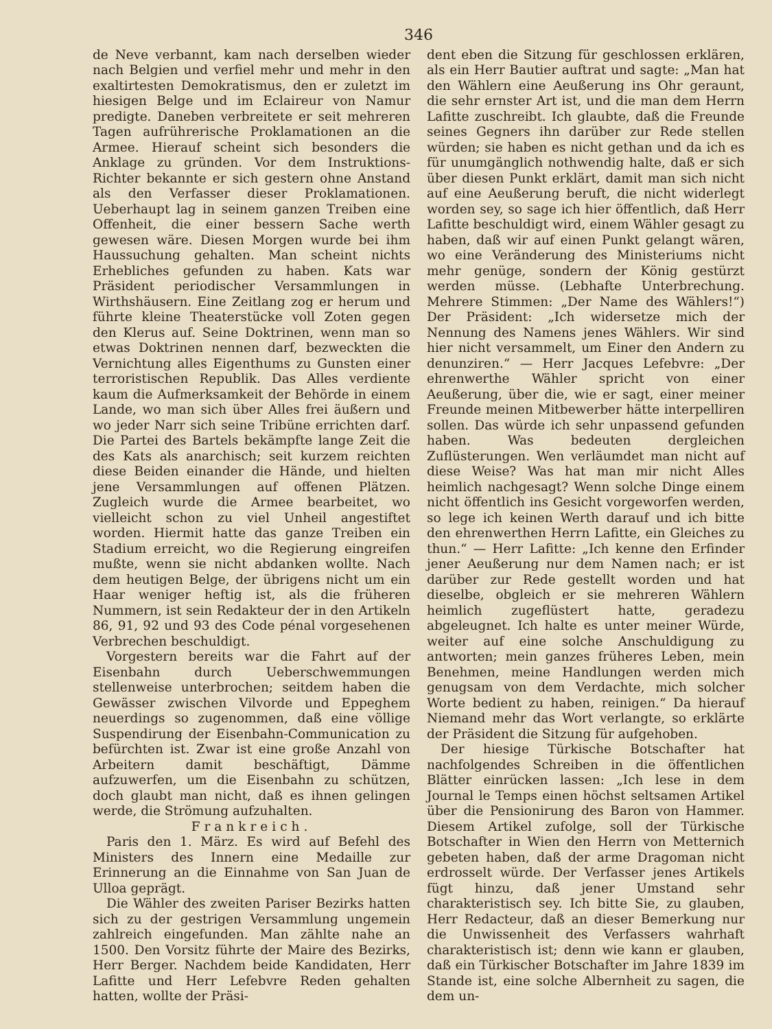346
de Neve verbannt, kam nach derselben wieder nach Belgien und verfiel mehr und mehr in den exaltirtesten Demokratismus, den er zuletzt im hiesigen Belge und im Eclaireur von Namur predigte. Daneben verbreitete er seit mehreren Tagen aufrührerische Proklamationen an die Armee. Hierauf scheint sich besonders die Anklage zu gründen. Vor dem Instruktions-Richter bekannte er sich gestern ohne Anstand als den Verfasser dieser Proklamationen. Ueberhaupt lag in seinem ganzen Treiben eine Offenheit, die einer bessern Sache werth gewesen wäre. Diesen Morgen wurde bei ihm Haussuchung gehalten. Man scheint nichts Erhebliches gefunden zu haben. Kats war Präsident periodischer Versammlungen in Wirthshäusern. Eine Zeitlang zog er herum und führte kleine Theaterstücke voll Zoten gegen den Klerus auf. Seine Doktrinen, wenn man so etwas Doktrinen nennen darf, bezweckten die Vernichtung alles Eigenthums zu Gunsten einer terroristischen Republik. Das Alles verdiente kaum die Aufmerksamkeit der Behörde in einem Lande, wo man sich über Alles frei äußern und wo jeder Narr sich seine Tribüne errichten darf. Die Partei des Bartels bekämpfte lange Zeit die des Kats als anarchisch; seit kurzem reichten diese Beiden einander die Hände, und hielten jene Versammlungen auf offenen Plätzen. Zugleich wurde die Armee bearbeitet, wo vielleicht schon zu viel Unheil angestiftet worden. Hiermit hatte das ganze Treiben ein Stadium erreicht, wo die Regierung eingreifen mußte, wenn sie nicht abdanken wollte. Nach dem heutigen Belge, der übrigens nicht um ein Haar weniger heftig ist, als die früheren Nummern, ist sein Redakteur der in den Artikeln 86, 91, 92 und 93 des Code pénal vorgesehenen Verbrechen beschuldigt.
Vorgestern bereits war die Fahrt auf der Eisenbahn durch Ueberschwemmungen stellenweise unterbrochen; seitdem haben die Gewässer zwischen Vilvorde und Eppeghem neuerdings so zugenommen, daß eine völlige Suspendirung der Eisenbahn-Communication zu befürchten ist. Zwar ist eine große Anzahl von Arbeitern damit beschäftigt, Dämme aufzuwerfen, um die Eisenbahn zu schützen, doch glaubt man nicht, daß es ihnen gelingen werde, die Strömung aufzuhalten.
Frankreich.
Paris den 1. März. Es wird auf Befehl des Ministers des Innern eine Medaille zur Erinnerung an die Einnahme von San Juan de Ulloa geprägt.
Die Wähler des zweiten Pariser Bezirks hatten sich zu der gestrigen Versammlung ungemein zahlreich eingefunden. Man zählte nahe an 1500. Den Vorsitz führte der Maire des Bezirks, Herr Berger. Nachdem beide Kandidaten, Herr Lafitte und Herr Lefebvre Reden gehalten hatten, wollte der Präsi-
dent eben die Sitzung für geschlossen erklären, als ein Herr Bautier auftrat und sagte: „Man hat den Wählern eine Aeußerung ins Ohr geraunt, die sehr ernster Art ist, und die man dem Herrn Lafitte zuschreibt. Ich glaubte, daß die Freunde seines Gegners ihn darüber zur Rede stellen würden; sie haben es nicht gethan und da ich es für unumgänglich nothwendig halte, daß er sich über diesen Punkt erklärt, damit man sich nicht auf eine Aeußerung beruft, die nicht widerlegt worden sey, so sage ich hier öffentlich, daß Herr Lafitte beschuldigt wird, einem Wähler gesagt zu haben, daß wir auf einen Punkt gelangt wären, wo eine Veränderung des Ministeriums nicht mehr genüge, sondern der König gestürzt werden müsse. (Lebhafte Unterbrechung. Mehrere Stimmen: „Der Name des Wählers!“) Der Präsident: „Ich widersetze mich der Nennung des Namens jenes Wählers. Wir sind hier nicht versammelt, um Einer den Andern zu denunziren.“ — Herr Jacques Lefebvre: „Der ehrenwerthe Wähler spricht von einer Aeußerung, über die, wie er sagt, einer meiner Freunde meinen Mitbewerber hätte interpelliren sollen. Das würde ich sehr unpassend gefunden haben. Was bedeuten dergleichen Zuflüsterungen. Wen verläumdet man nicht auf diese Weise? Was hat man mir nicht Alles heimlich nachgesagt? Wenn solche Dinge einem nicht öffentlich ins Gesicht vorgeworfen werden, so lege ich keinen Werth darauf und ich bitte den ehrenwerthen Herrn Lafitte, ein Gleiches zu thun.“ — Herr Lafitte: „Ich kenne den Erfinder jener Aeußerung nur dem Namen nach; er ist darüber zur Rede gestellt worden und hat dieselbe, obgleich er sie mehreren Wählern heimlich zugeflüstert hatte, geradezu abgeleugnet. Ich halte es unter meiner Würde, weiter auf eine solche Anschuldigung zu antworten; mein ganzes früheres Leben, mein Benehmen, meine Handlungen werden mich genugsam von dem Verdachte, mich solcher Worte bedient zu haben, reinigen.“ Da hierauf Niemand mehr das Wort verlangte, so erklärte der Präsident die Sitzung für aufgehoben.
Der hiesige Türkische Botschafter hat nachfolgendes Schreiben in die öffentlichen Blätter einrücken lassen: „Ich lese in dem Journal le Temps einen höchst seltsamen Artikel über die Pensionirung des Baron von Hammer. Diesem Artikel zufolge, soll der Türkische Botschafter in Wien den Herrn von Metternich gebeten haben, daß der arme Dragoman nicht erdrosselt würde. Der Verfasser jenes Artikels fügt hinzu, daß jener Umstand sehr charakteristisch sey. Ich bitte Sie, zu glauben, Herr Redacteur, daß an dieser Bemerkung nur die Unwissenheit des Verfassers wahrhaft charakteristisch ist; denn wie kann er glauben, daß ein Türkischer Botschafter im Jahre 1839 im Stande ist, eine solche Albernheit zu sagen, die dem un-